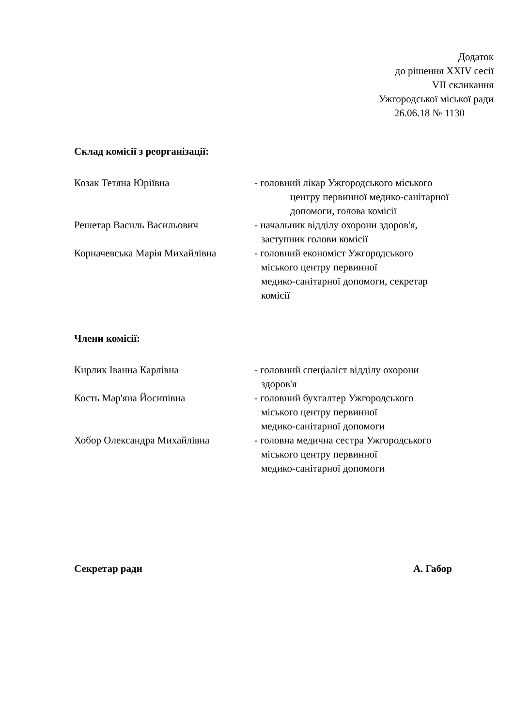Додаток
до рішення XXIV сесії
VII скликання
Ужгородської міської ради
26.06.18 № 1130
Склад комісії з реорганізації:
Козак Тетяна Юріївна - головний лікар Ужгородського міського
центру первинної медико-санітарної
допомоги, голова комісії
Решетар Василь Васильович - начальник відділу охорони здоров'я,
заступник голови комісії
Корначевська Марія Михайлівна - головний економіст Ужгородського
міського центру первинної
медико-санітарної допомоги, секретар
комісії
Члени комісії:
Кирлик Іванна Карлівна - головний спеціаліст відділу охорони
здоров'я
Кость Мар'яна Йосипівна - головний бухгалтер Ужгородського
міського центру первинної
медико-санітарної допомоги
Хобор Олександра Михайлівна - головна медична сестра Ужгородського
міського центру первинної
медико-санітарної допомоги
Секретар ради А. Габор